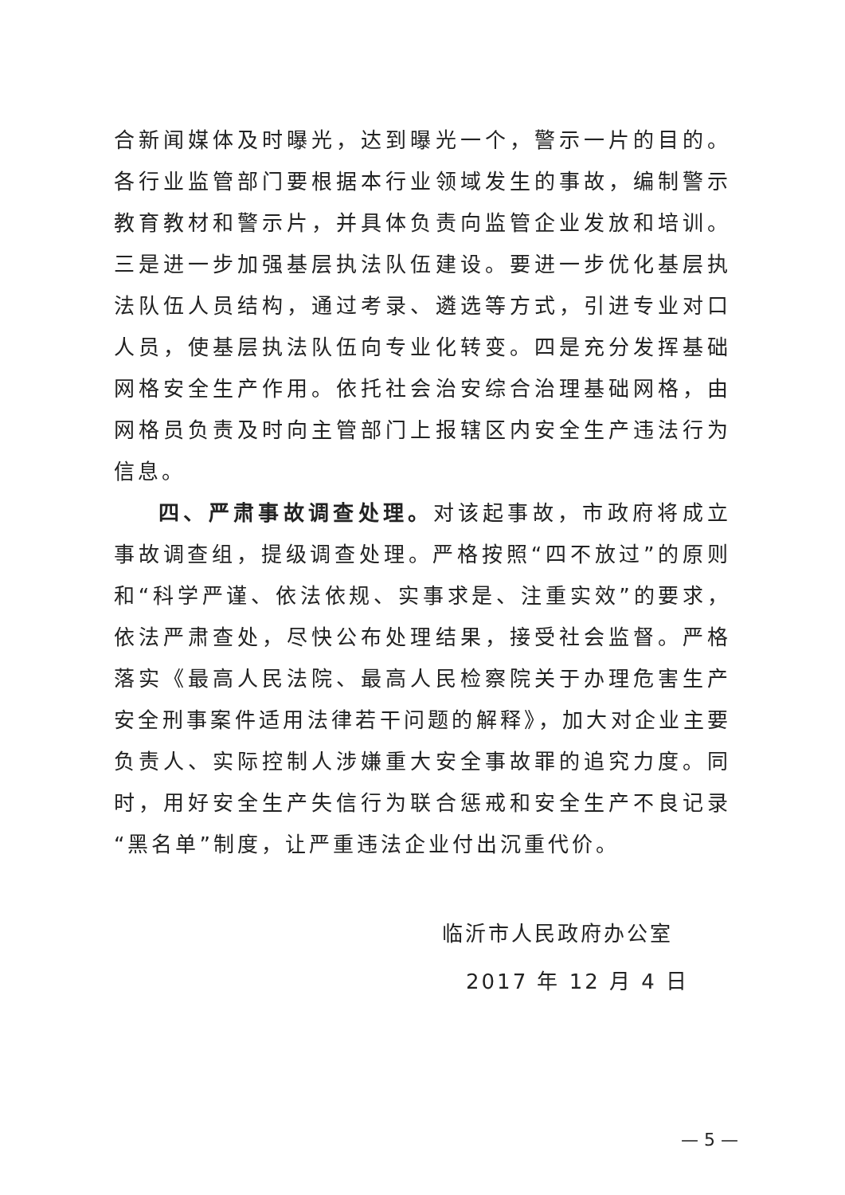合新闻媒体及时曝光，达到曝光一个，警示一片的目的。各行业监管部门要根据本行业领域发生的事故，编制警示教育教材和警示片，并具体负责向监管企业发放和培训。三是进一步加强基层执法队伍建设。要进一步优化基层执法队伍人员结构，通过考录、遴选等方式，引进专业对口人员，使基层执法队伍向专业化转变。四是充分发挥基础网格安全生产作用。依托社会治安综合治理基础网格，由网格员负责及时向主管部门上报辖区内安全生产违法行为信息。
四、严肃事故调查处理。对该起事故，市政府将成立事故调查组，提级调查处理。严格按照“四不放过”的原则和“科学严谨、依法依规、实事求是、注重实效”的要求，依法严肃查处，尽快公布处理结果，接受社会监督。严格落实《最高人民法院、最高人民检察院关于办理危害生产安全刑事案件适用法律若干问题的解释》，加大对企业主要负责人、实际控制人涉嫌重大安全事故罪的追究力度。同时，用好安全生产失信行为联合惩戒和安全生产不良记录“黑名单”制度，让严重违法企业付出沉重代价。
临沂市人民政府办公室
2017 年 12 月 4 日
— 5 —